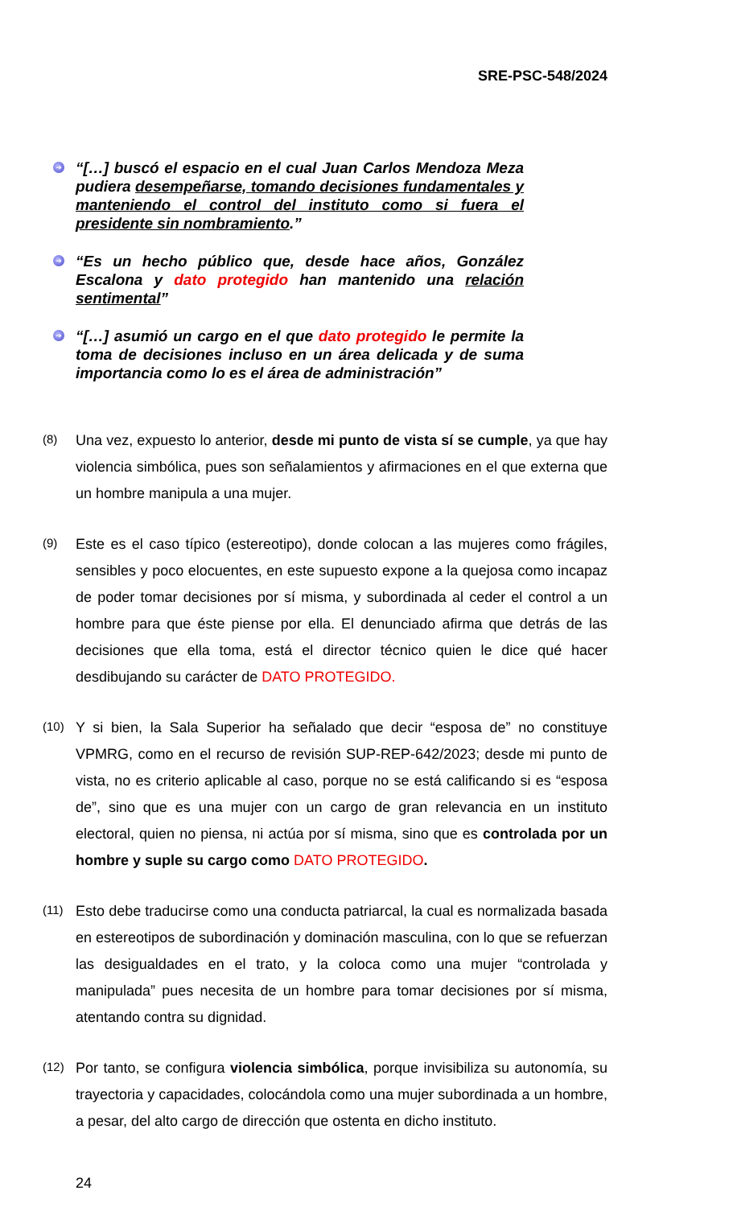SRE-PSC-548/2024
➔
“[…] buscó el espacio en el cual Juan Carlos Mendoza Meza pudiera desempeñarse, tomando decisiones fundamentales y manteniendo el control del instituto como si fuera el presidente sin nombramiento.”
➔
“Es un hecho público que, desde hace años, González Escalona y dato protegido han mantenido una relación sentimental”
➔
“[…] asumió un cargo en el que dato protegido le permite la toma de decisiones incluso en un área delicada y de suma importancia como lo es el área de administración”
(8)
Una vez, expuesto lo anterior, desde mi punto de vista sí se cumple, ya que hay violencia simbólica, pues son señalamientos y afirmaciones en el que externa que un hombre manipula a una mujer.
(9)
Este es el caso típico (estereotipo), donde colocan a las mujeres como frágiles, sensibles y poco elocuentes, en este supuesto expone a la quejosa como incapaz de poder tomar decisiones por sí misma, y subordinada al ceder el control a un hombre para que éste piense por ella. El denunciado afirma que detrás de las decisiones que ella toma, está el director técnico quien le dice qué hacer desdibujando su carácter de DATO PROTEGIDO.
(10)
Y si bien, la Sala Superior ha señalado que decir “esposa de” no constituye VPMRG, como en el recurso de revisión SUP-REP-642/2023; desde mi punto de vista, no es criterio aplicable al caso, porque no se está calificando si es “esposa de”, sino que es una mujer con un cargo de gran relevancia en un instituto electoral, quien no piensa, ni actúa por sí misma, sino que es controlada por un hombre y suple su cargo como DATO PROTEGIDO.
(11)
Esto debe traducirse como una conducta patriarcal, la cual es normalizada basada en estereotipos de subordinación y dominación masculina, con lo que se refuerzan las desigualdades en el trato, y la coloca como una mujer “controlada y manipulada” pues necesita de un hombre para tomar decisiones por sí misma, atentando contra su dignidad.
(12)
Por tanto, se configura violencia simbólica, porque invisibiliza su autonomía, su trayectoria y capacidades, colocándola como una mujer subordinada a un hombre, a pesar, del alto cargo de dirección que ostenta en dicho instituto.
24